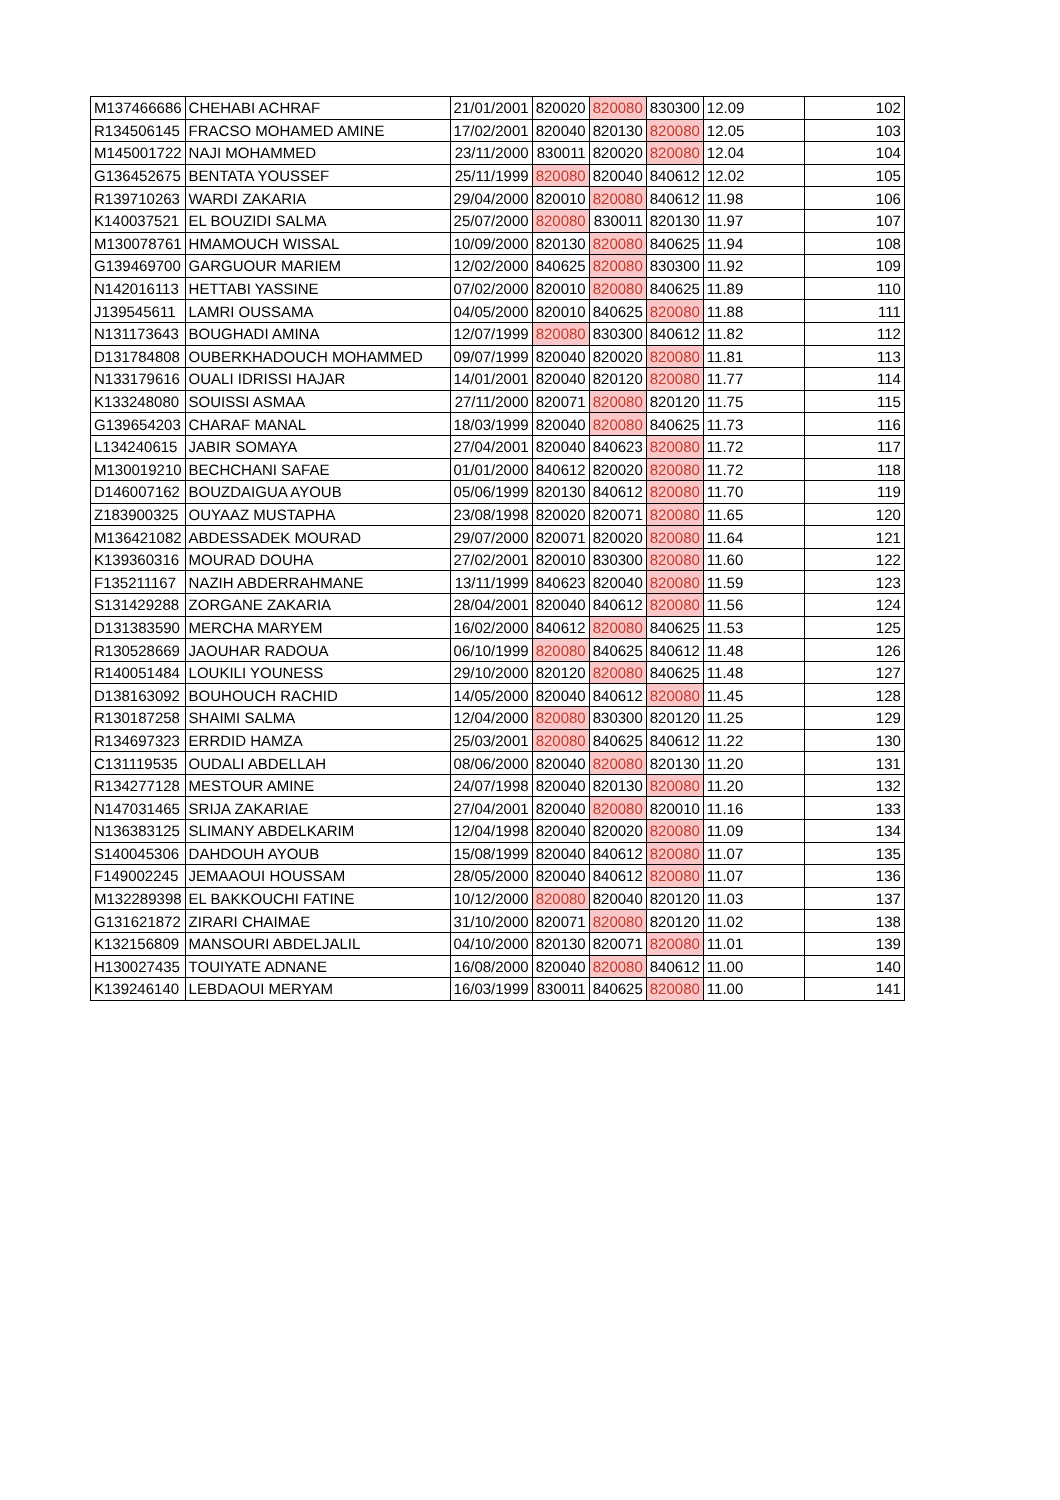| M137466686 | CHEHABI ACHRAF | 21/01/2001 | 820020 | 820080 | 830300 | 12.09 | 102 |
| R134506145 | FRACSO MOHAMED AMINE | 17/02/2001 | 820040 | 820130 | 820080 | 12.05 | 103 |
| M145001722 | NAJI MOHAMMED | 23/11/2000 | 830011 | 820020 | 820080 | 12.04 | 104 |
| G136452675 | BENTATA YOUSSEF | 25/11/1999 | 820080 | 820040 | 840612 | 12.02 | 105 |
| R139710263 | WARDI ZAKARIA | 29/04/2000 | 820010 | 820080 | 840612 | 11.98 | 106 |
| K140037521 | EL BOUZIDI SALMA | 25/07/2000 | 820080 | 830011 | 820130 | 11.97 | 107 |
| M130078761 | HMAMOUCH WISSAL | 10/09/2000 | 820130 | 820080 | 840625 | 11.94 | 108 |
| G139469700 | GARGUOUR MARIEM | 12/02/2000 | 840625 | 820080 | 830300 | 11.92 | 109 |
| N142016113 | HETTABI YASSINE | 07/02/2000 | 820010 | 820080 | 840625 | 11.89 | 110 |
| J139545611 | LAMRI OUSSAMA | 04/05/2000 | 820010 | 840625 | 820080 | 11.88 | 111 |
| N131173643 | BOUGHADI AMINA | 12/07/1999 | 820080 | 830300 | 840612 | 11.82 | 112 |
| D131784808 | OUBERKHADOUCH MOHAMMED | 09/07/1999 | 820040 | 820020 | 820080 | 11.81 | 113 |
| N133179616 | OUALI IDRISSI HAJAR | 14/01/2001 | 820040 | 820120 | 820080 | 11.77 | 114 |
| K133248080 | SOUISSI ASMAA | 27/11/2000 | 820071 | 820080 | 820120 | 11.75 | 115 |
| G139654203 | CHARAF MANAL | 18/03/1999 | 820040 | 820080 | 840625 | 11.73 | 116 |
| L134240615 | JABIR SOMAYA | 27/04/2001 | 820040 | 840623 | 820080 | 11.72 | 117 |
| M130019210 | BECHCHANI SAFAE | 01/01/2000 | 840612 | 820020 | 820080 | 11.72 | 118 |
| D146007162 | BOUZDAIGUA AYOUB | 05/06/1999 | 820130 | 840612 | 820080 | 11.70 | 119 |
| Z183900325 | OUYAAZ MUSTAPHA | 23/08/1998 | 820020 | 820071 | 820080 | 11.65 | 120 |
| M136421082 | ABDESSADEK MOURAD | 29/07/2000 | 820071 | 820020 | 820080 | 11.64 | 121 |
| K139360316 | MOURAD DOUHA | 27/02/2001 | 820010 | 830300 | 820080 | 11.60 | 122 |
| F135211167 | NAZIH ABDERRAHMANE | 13/11/1999 | 840623 | 820040 | 820080 | 11.59 | 123 |
| S131429288 | ZORGANE ZAKARIA | 28/04/2001 | 820040 | 840612 | 820080 | 11.56 | 124 |
| D131383590 | MERCHA MARYEM | 16/02/2000 | 840612 | 820080 | 840625 | 11.53 | 125 |
| R130528669 | JAOUHAR RADOUA | 06/10/1999 | 820080 | 840625 | 840612 | 11.48 | 126 |
| R140051484 | LOUKILI YOUNESS | 29/10/2000 | 820120 | 820080 | 840625 | 11.48 | 127 |
| D138163092 | BOUHOUCH RACHID | 14/05/2000 | 820040 | 840612 | 820080 | 11.45 | 128 |
| R130187258 | SHAIMI SALMA | 12/04/2000 | 820080 | 830300 | 820120 | 11.25 | 129 |
| R134697323 | ERRDID HAMZA | 25/03/2001 | 820080 | 840625 | 840612 | 11.22 | 130 |
| C131119535 | OUDALI ABDELLAH | 08/06/2000 | 820040 | 820080 | 820130 | 11.20 | 131 |
| R134277128 | MESTOUR AMINE | 24/07/1998 | 820040 | 820130 | 820080 | 11.20 | 132 |
| N147031465 | SRIJA ZAKARIAE | 27/04/2001 | 820040 | 820080 | 820010 | 11.16 | 133 |
| N136383125 | SLIMANY ABDELKARIM | 12/04/1998 | 820040 | 820020 | 820080 | 11.09 | 134 |
| S140045306 | DAHDOUH AYOUB | 15/08/1999 | 820040 | 840612 | 820080 | 11.07 | 135 |
| F149002245 | JEMAAOUI HOUSSAM | 28/05/2000 | 820040 | 840612 | 820080 | 11.07 | 136 |
| M132289398 | EL BAKKOUCHI FATINE | 10/12/2000 | 820080 | 820040 | 820120 | 11.03 | 137 |
| G131621872 | ZIRARI CHAIMAE | 31/10/2000 | 820071 | 820080 | 820120 | 11.02 | 138 |
| K132156809 | MANSOURI ABDELJALIL | 04/10/2000 | 820130 | 820071 | 820080 | 11.01 | 139 |
| H130027435 | TOUIYATE ADNANE | 16/08/2000 | 820040 | 820080 | 840612 | 11.00 | 140 |
| K139246140 | LEBDAOUI MERYAM | 16/03/1999 | 830011 | 840625 | 820080 | 11.00 | 141 |